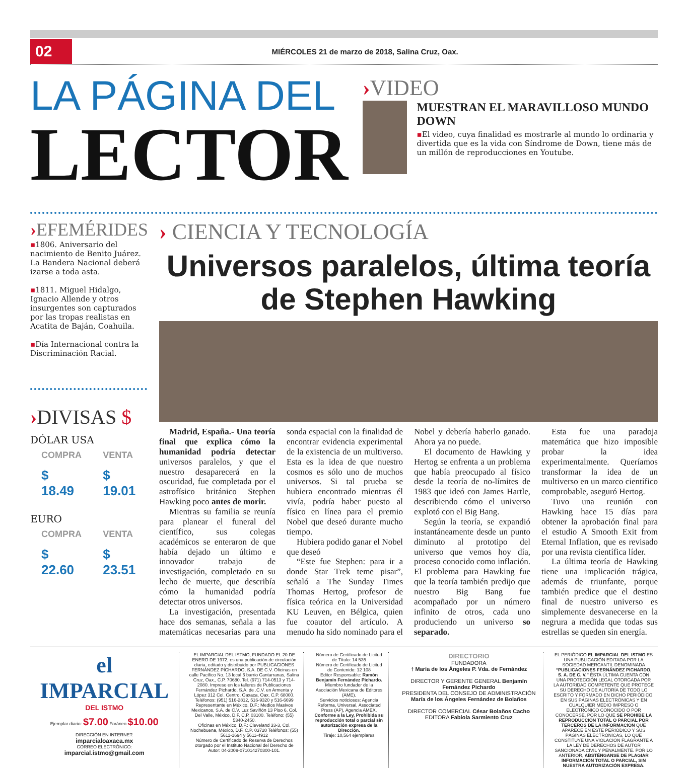02
MIÉRCOLES 21 de marzo de 2018, Salina Cruz, Oax.
LA PÁGINA DEL
LECTOR
›VIDEO
MUESTRAN EL MARAVILLOSO MUNDO DOWN
▪El video, cuya finalidad es mostrarle al mundo lo ordinaria y divertida que es la vida con Síndrome de Down, tiene más de un millón de reproducciones en Youtube.
›EFEMÉRIDES
▪1806. Aniversario del nacimiento de Benito Juárez. La Bandera Nacional deberá izarse a toda asta.
▪1811. Miguel Hidalgo, Ignacio Allende y otros insurgentes son capturados por las tropas realistas en Acatita de Baján, Coahuila.
▪Día Internacional contra la Discriminación Racial.
›DIVISAS $
DÓLAR USA
| COMPRA | VENTA |
| $ 18.49 | $ 19.01 |
EURO
| COMPRA | VENTA |
| $ 22.60 | $ 23.51 |
› CIENCIA Y TECNOLOGÍA
Universos paralelos, última teoría de Stephen Hawking
Madrid, España.- Una teoría final que explica cómo la humanidad podría detectar universos paralelos, y que el nuestro desaparecerá en la oscuridad, fue completada por el astrofísico británico Stephen Hawking poco antes de morir.
Mientras su familia se reunía para planear el funeral del científico, sus colegas académicos se enteraron de que había dejado un último e innovador trabajo de investigación, completado en su lecho de muerte, que describía cómo la humanidad podría detectar otros universos.
La investigación, presentada hace dos semanas, señala a las matemáticas necesarias para una sonda espacial con la finalidad de encontrar evidencia experimental de la existencia de un multiverso. Esta es la idea de que nuestro cosmos es sólo uno de muchos universos. Si tal prueba se hubiera encontrado mientras él vivía, podría haber puesto al físico en línea para el premio Nobel que deseó durante mucho tiempo.
Hubiera podido ganar el Nobel que deseó
“Este fue Stephen: para ir a donde Star Trek teme pisar”, señaló a The Sunday Times Thomas Hertog, profesor de física teórica en la Universidad KU Leuven, en Bélgica, quien fue coautor del artículo. A menudo ha sido nominado para el Nobel y debería haberlo ganado. Ahora ya no puede.
El documento de Hawking y Hertog se enfrenta a un problema que había preocupado al físico desde la teoría de no-límites de 1983 que ideó con James Hartle, describiendo cómo el universo explotó con el Big Bang.
Según la teoría, se expandió instantáneamente desde un punto diminuto al prototipo del universo que vemos hoy día, proceso conocido como inflación. El problema para Hawking fue que la teoría también predijo que nuestro Big Bang fue acompañado por un número infinito de otros, cada uno produciendo un universo so separado.
Esta fue una paradoja matemática que hizo imposible probar la idea experimentalmente. Queríamos transformar la idea de un multiverso en un marco científico comprobable, aseguró Hertog.
Tuvo una reunión con Hawking hace 15 días para obtener la aprobación final para el estudio A Smooth Exit from Eternal Inflation, que es revisado por una revista científica líder.
La última teoría de Hawking tiene una implicación trágica, además de triunfante, porque también predice que el destino final de nuestro universo es simplemente desvanecerse en la negrura a medida que todas sus estrellas se queden sin energía.
el IMPARCIAL
DEL ISTMO
Ejemplar diario: $7.00 Foráneo $10.00
DIRECCIÓN EN INTERNET:
imparcialoaxaca.mx
CORREO ELECTRÓNICO:
imparcial.istmo@gmail.com
EL IMPARCIAL DEL ISTMO, FUNDADO EL 20 DE ENERO DE 1972, es una publicación de circulación diaria, editado y distribuido por PUBLICACIONES FERNÁNDEZ PICHARDO, S.A. DE C.V. Oficinas en calle Pacífico No. 13 local 6 barrio Cantarranas, Salina Cruz, Oax., C.P. 70680. Tel. (971) 714-0513 y 714-2080. Impreso en los talleres de Publicaciones Fernández Pichardo, S.A. de .C.V. en Armenta y López 312 Col. Centro, Oaxaca, Oax. C.P. 68000. Teléfonos: (951) 516-2812, 516-9320 y 516-6699
Representante en México, D.F.: Medios Masivos Mexicanos, S.A. de C.V. Luz Saviñón 13 Piso 6, Col. Del Valle, México, D.F. C.P. 03100. Teléfono: (55) 5340-2450.
Oficinas en México, D.F.: Cleveland 33-3, Col. Nochebuena, México, D.F. C.P. 03720 Teléfonos: (55) 5611-1694 y 5611-4912
Número de Certificado de Reserva de Derechos otorgado por el Instituto Nacional del Derecho de Autor: 04-2009-071014270300-101.
Número de Certificado de Licitud de Título: 14 535
Número de Certificado de Licitud de Contenido: 12 108
Editor Responsable: Ramón Benjamín Fernández Pichardo.
Miembro fundador de la Asociación Mexicana de Editores (AME).
Servicios noticiosos: Agencia Reforma, Universal, Associated Press (AP), Agencia AMEX.
Conforme a la Ley, Prohibida su reproducción total o parcial sin autorización expresa de la Dirección.
Tiraje: 10,564 ejemplares
DIRECTORIO
FUNDADORA
† María de los Ángeles P. Vda. de Fernández
DIRECTOR Y GERENTE GENERAL Benjamín Fernández Pichardo
PRESIDENTA DEL CONSEJO DE ADMINISTRACIÓN María de los Ángeles Fernández de Bolaños
DIRECTOR COMERCIAL César Bolaños Cacho
EDITORA Fabiola Sarmiento Cruz
EL PERIÓDICO EL IMPARCIAL DEL ISTMO ES UNA PUBLICACIÓN EDITADA POR LA SOCIEDAD MERCANTIL DENOMINADA “PUBLICACIONES FERNÁNDEZ PICHARDO, S. A. DE C. V.” ÉSTA ÚLTIMA CUENTA CON UNA PROTECCIÓN LEGAL OTORGADA POR LA AUTORIDAD COMPETENTE QUE PROTEGE SU DERECHO DE AUTORÍA DE TODO LO ESCRITO Y FORMADO EN DICHO PERIÓDICO, EN SUS PÁGINAS ELECTRÓNICAS Y EN CUALQUIER MEDIO IMPRESO O ELECTRÓNICO CONOCIDO O POR CONOCERSE, POR LO QUE SE PROHIBE LA REPRODUCCIÓN TOTAL O PARCIAL POR TERCEROS DE LA INFORMACIÓN QUE APARECE EN ESTE PERIÓDICO Y SUS PÁGINAS ELECTRÓNICAS, LO QUE CONSTITUYE UNA VIOLACIÓN FLAGRANTE A LA LEY DE DERECHOS DE AUTOR SANCIONADA CIVIL Y PENALMENTE. POR LO ANTERIOR, ABSTÉNGANSE DE PLAGIAR INFORMACIÓN TOTAL O PARCIAL, SIN NUESTRA AUTORIZACIÓN EXPRESA.